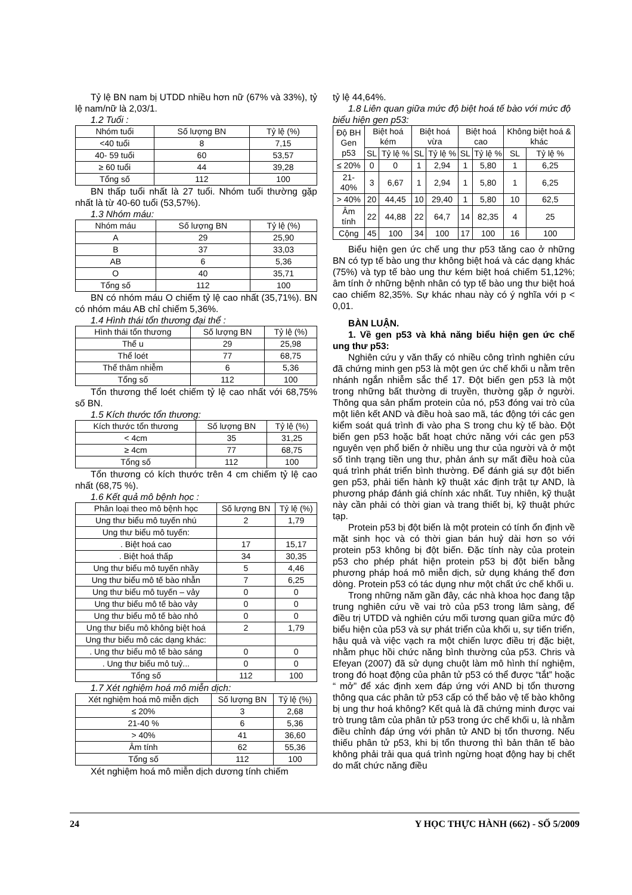Tỷ lệ BN nam bị UTDD nhiều hơn nữ (67% và 33%), tỷ lệ nam/nữ là 2,03/1.
1.2 Tuổi :
| Nhóm tuổi | Số lượng BN | Tỷ lệ (%) |
| --- | --- | --- |
| <40 tuổi | 8 | 7,15 |
| 40- 59 tuổi | 60 | 53,57 |
| ≥ 60 tuổi | 44 | 39,28 |
| Tổng số | 112 | 100 |
BN thấp tuổi nhất là 27 tuổi. Nhóm tuổi thường gặp nhất là từ 40-60 tuổi (53,57%).
1.3 Nhóm máu:
| Nhóm máu | Số lượng BN | Tỷ lệ (%) |
| --- | --- | --- |
| A | 29 | 25,90 |
| B | 37 | 33,03 |
| AB | 6 | 5,36 |
| O | 40 | 35,71 |
| Tổng số | 112 | 100 |
BN có nhóm máu O chiếm tỷ lệ cao nhất (35,71%). BN có nhóm máu AB chỉ chiếm 5,36%.
1.4 Hình thái tổn thương đại thể :
| Hình thái tổn thương | Số lượng BN | Tỷ lệ (%) |
| --- | --- | --- |
| Thể u | 29 | 25,98 |
| Thể loét | 77 | 68,75 |
| Thể thâm nhiễm | 6 | 5,36 |
| Tổng số | 112 | 100 |
Tổn thương thể loét chiếm tỷ lệ cao nhất với 68,75% số BN.
1.5 Kích thước tổn thương:
| Kích thước tổn thương | Số lượng BN | Tỷ lệ (%) |
| --- | --- | --- |
| < 4cm | 35 | 31,25 |
| ≥ 4cm | 77 | 68,75 |
| Tổng số | 112 | 100 |
Tổn thương có kích thước trên 4 cm chiếm tỷ lệ cao nhất (68,75 %).
1.6 Kết quả mô bệnh học :
| Phân loại theo mô bệnh học | Số lượng BN | Tỷ lệ (%) |
| --- | --- | --- |
| Ung thư biểu mô tuyến nhú | 2 | 1,79 |
| Ung thư biểu mô tuyến: | | |
| . Biệt hoá cao | 17 | 15,17 |
| . Biệt hoá thấp | 34 | 30,35 |
| Ung thư biểu mô tuyến nhầy | 5 | 4,46 |
| Ung thư biểu mô tế bào nhẫn | 7 | 6,25 |
| Ung thư biểu mô tuyến – vảy | 0 | 0 |
| Ung thư biểu mô tế bào vảy | 0 | 0 |
| Ung thư biểu mô tế bào nhỏ | 0 | 0 |
| Ung thư biểu mô không biệt hoá | 2 | 1,79 |
| Ung thư biểu mô các dạng khác: | | |
| . Ung thư biểu mô tế bào sáng | 0 | 0 |
| . Ung thư biểu mô tuỷ... | 0 | 0 |
| Tổng số | 112 | 100 |
1.7 Xét nghiệm hoá mô miễn dịch:
| Xét nghiệm hoá mô miễn dịch | Số lượng BN | Tỷ lệ (%) |
| --- | --- | --- |
| ≤ 20% | 3 | 2,68 |
| 21-40 % | 6 | 5,36 |
| > 40% | 41 | 36,60 |
| Âm tính | 62 | 55,36 |
| Tổng số | 112 | 100 |
Xét nghiệm hoá mô miễn dịch dương tính chiếm
tỷ lệ 44,64%.
1.8 Liên quan giữa mức độ biệt hoá tế bào với mức độ biểu hiện gen p53:
| Độ BH Gen p53 | Biệt hoá kém | | Biệt hoá vừa | | Biệt hoá cao | | Không biệt hoá & khác | |
| --- | --- | --- | --- | --- | --- | --- | --- | --- |
| | SL | Tỷ lệ % | SL | Tỷ lệ % | SL | Tỷ lệ % | SL | Tỷ lệ % |
| ≤ 20% | 0 | 0 | 1 | 2,94 | 1 | 5,80 | 1 | 6,25 |
| 21-40% | 3 | 6,67 | 1 | 2,94 | 1 | 5,80 | 1 | 6,25 |
| > 40% | 20 | 44,45 | 10 | 29,40 | 1 | 5,80 | 10 | 62,5 |
| Âm tính | 22 | 44,88 | 22 | 64,7 | 14 | 82,35 | 4 | 25 |
| Cộng | 45 | 100 | 34 | 100 | 17 | 100 | 16 | 100 |
Biểu hiện gen ức chế ung thư p53 tăng cao ở những BN có typ tế bào ung thư không biệt hoá và các dạng khác (75%) và typ tế bào ung thư kém biệt hoá chiếm 51,12%; âm tính ở những bệnh nhân có typ tế bào ung thư biệt hoá cao chiếm 82,35%. Sự khác nhau này có ý nghĩa với p < 0,01.
BÀN LUẬN.
1. Về gen p53 và khả năng biểu hiện gen ức chế ung thư p53:
Nghiên cứu y văn thấy có nhiều công trình nghiên cứu đã chứng minh gen p53 là một gen ức chế khối u nằm trên nhánh ngắn nhiễm sắc thể 17. Đột biến gen p53 là một trong những bất thường di truyền, thường gặp ở người. Thông qua sản phẩm protein của nó, p53 đóng vai trò của một liên kết AND và điều hoà sao mã, tác động tới các gen kiểm soát quá trình đi vào pha S trong chu kỳ tế bào. Đột biến gen p53 hoặc bất hoạt chức năng với các gen p53 nguyên vẹn phổ biến ở nhiều ung thư của người và ở một số tình trạng tiền ung thư, phản ánh sự mất điều hoà của quá trình phát triển bình thường. Để đánh giá sự đột biến gen p53, phải tiến hành kỹ thuật xác định trật tự AND, là phương pháp đánh giá chính xác nhất. Tuy nhiên, kỹ thuật này cần phải có thời gian và trang thiết bị, kỹ thuật phức tạp.
Protein p53 bị đột biến là một protein có tính ổn định về mặt sinh học và có thời gian bán huỷ dài hơn so với protein p53 không bị đột biến. Đặc tính này của protein p53 cho phép phát hiện protein p53 bị đột biến bằng phương pháp hoá mô miễn dịch, sử dụng kháng thể đơn dòng. Protein p53 có tác dụng như một chất ức chế khối u.
Trong những năm gần đây, các nhà khoa học đang tập trung nghiên cứu về vai trò của p53 trong lâm sàng, để điều trị UTDD và nghiên cứu mối tương quan giữa mức độ biểu hiện của p53 và sự phát triển của khối u, sự tiến triển, hậu quả và việc vạch ra một chiến lược điều trị đặc biệt, nhằm phục hồi chức năng bình thường của p53. Chris và Efeyan (2007) đã sử dụng chuột làm mô hình thí nghiệm, trong đó hoạt động của phân tử p53 có thể được “tắt” hoặc “ mở” để xác định xem đáp ứng với AND bị tổn thương thông qua các phân tử p53 cấp có thể bảo vệ tế bào không bị ung thư hoá không? Kết quả là đã chứng minh được vai trò trung tâm của phân tử p53 trong ức chế khối u, là nhằm điều chỉnh đáp ứng với phân tử AND bị tổn thương. Nếu thiếu phân tử p53, khi bị tổn thương thì bản thân tế bào không phải trải qua quá trình ngừng hoạt động hay bị chết do mất chức năng điều
24 Y HỌC THỰC HÀNH (662) - SỐ 5/2009